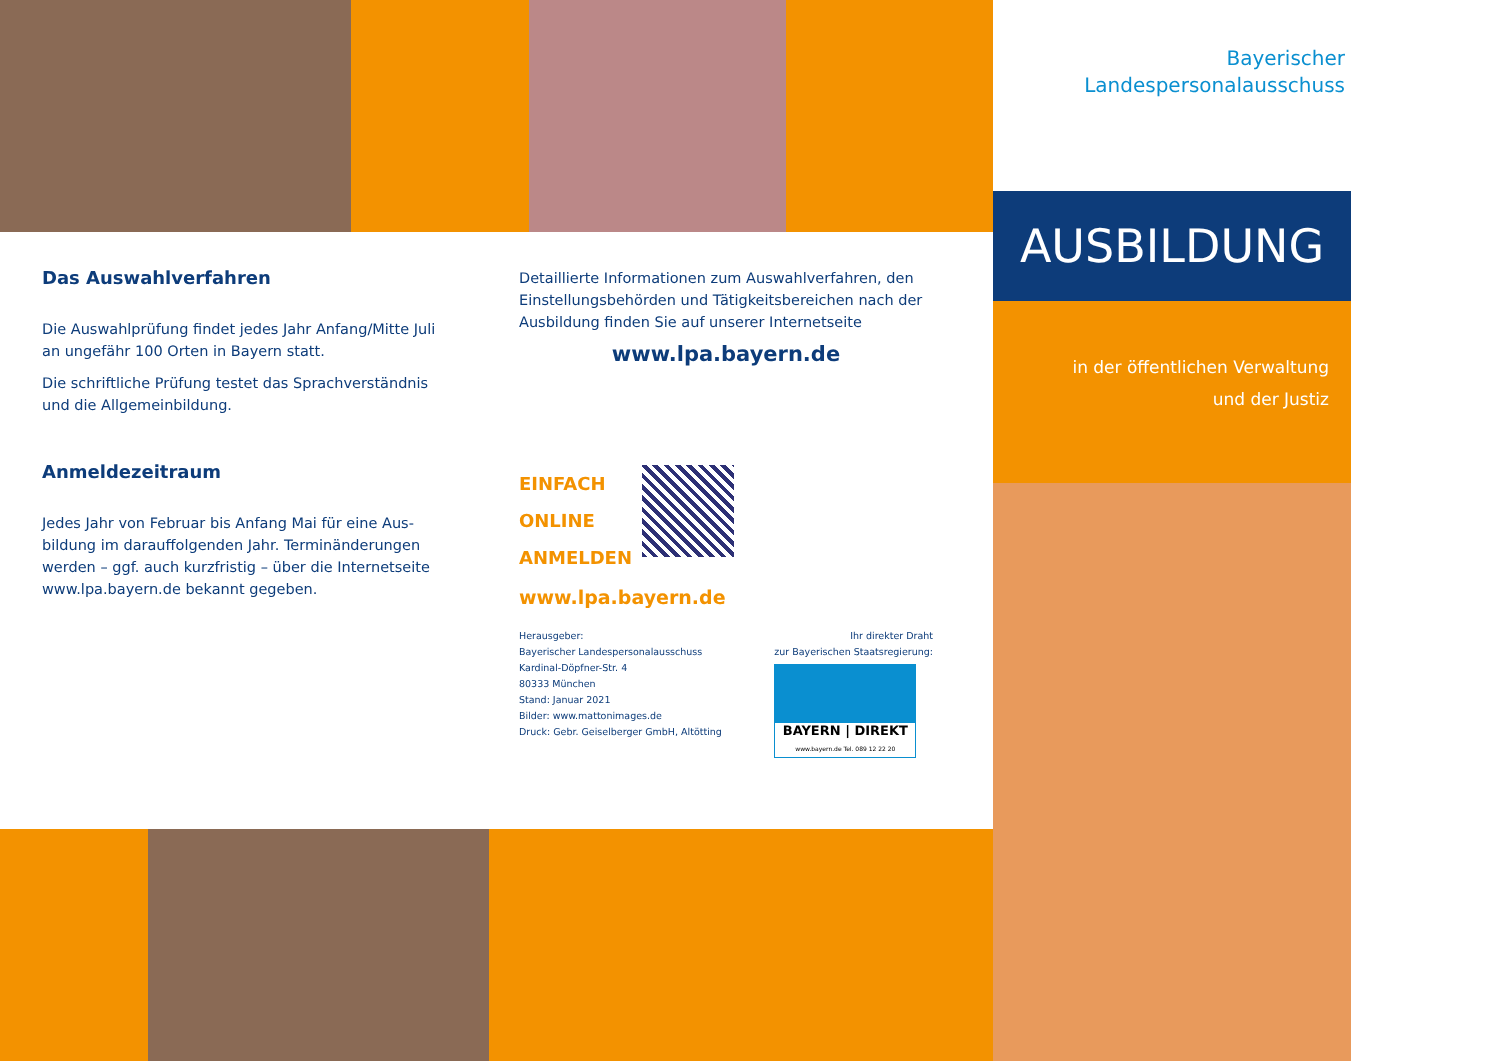Das Auswahlverfahren
Die Auswahlprüfung findet jedes Jahr Anfang/Mitte Juli an ungefähr 100 Orten in Bayern statt.
Die schriftliche Prüfung testet das Sprachverständnis und die Allgemeinbildung.
Anmeldezeitraum
Jedes Jahr von Februar bis Anfang Mai für eine Aus-bildung im darauffolgenden Jahr. Terminänderungen werden – ggf. auch kurzfristig – über die Internetseite www.lpa.bayern.de bekannt gegeben.
Detaillierte Informationen zum Auswahlverfahren, den Einstellungsbehörden und Tätigkeitsbereichen nach der Ausbildung finden Sie auf unserer Internetseite
www.lpa.bayern.de
EINFACH
ONLINE
ANMELDEN
www.lpa.bayern.de
Herausgeber:
Bayerischer Landespersonalausschuss
Kardinal-Döpfner-Str. 4
80333 München
Stand: Januar 2021
Bilder: www.mattonimages.de
Druck: Gebr. Geiselberger GmbH, Altötting
Ihr direkter Draht
zur Bayerischen Staatsregierung:
BAYERN | DIREKT
www.bayern.de Tel. 089 12 22 20
Bayerischer
Landespersonalausschuss
AUSBILDUNG
in der öffentlichen Verwaltung
und der Justiz